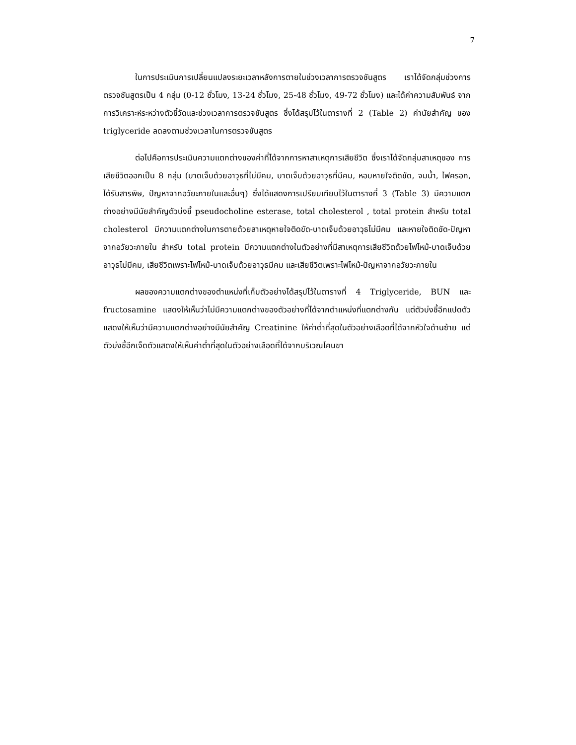7
ในการประเมินการเปลี่ยนแปลงระยะเวลาหลังการตายในช่วงเวลาการตรวจชันสูตร เราได้จัดกลุ่มช่วงการตรวจชันสูตรเป็น 4 กลุ่ม (0-12 ชั่วโมง, 13-24 ชั่วโมง, 25-48 ชั่วโมง, 49-72 ชั่วโมง) และได้ค่าความสัมพันธ์ จากการวิเคราะห์ระหว่างตัวชี้วัดและช่วงเวลาการตรวจชันสูตร ซึ่งได้สรุปไว้ในตารางที่ 2 (Table 2) ค่านัยสำคัญ ของ triglyceride ลดลงตามช่วงเวลาในการตรวจชันสูตร
ต่อไปคือการประเมินความแตกต่างของค่าที่ได้จากการหาสาเหตุการเสียชีวิต ซึ่งเราได้จัดกลุ่มสาเหตุของ การเสียชีวิตออกเป็น 8 กลุ่ม (บาดเจ็บด้วยอาวุธที่ไม่มีคม, บาดเจ็บด้วยอาวุธที่มีคม, หอบหายใจติดขัด, จมน้ำ, ไฟครอก, ได้รับสารพิษ, ปัญหาจากอวัยะภายในและอื่นๆ) ซึ่งได้แสดงการเปรียบเทียบไว้ในตารางที่ 3 (Table 3) มีความแตกต่างอย่างมีนัยสำคัญตัวบ่งชี้ pseudocholine esterase, total cholesterol , total protein สำหรับ total cholesterol มีความแตกต่างในการตายด้วยสาเหตุหายใจติดขัด-บาดเจ็บด้วยอาวุธไม่มีคม และหายใจติดขัด-ปัญหาจากอวัยวะภายใน สำหรับ total protein มีความแตกต่างในตัวอย่างที่มีสาเหตุการเสียชีวิตด้วยไฟไหม้-บาดเจ็บด้วยอาวุธไม่มีคม, เสียชีวิตเพราะไฟไหม้-บาดเจ็บด้วยอาวุธมีคม และเสียชีวิตเพราะไฟไหม้-ปัญหาจากอวัยวะภายใน
ผลของความแตกต่างของตำแหน่งที่เก็บตัวอย่างได้สรุปไว้ในตารางที่ 4 Triglyceride, BUN และ fructosamine แสดงให้เห็นว่าไม่มีความแตกต่างของตัวอย่างที่ได้จากตำแหน่งที่แตกต่างกัน แต่ตัวบ่งชี้อีกแปดตัวแสดงให้เห็นว่ามีความแตกต่างอย่างมีนัยสำคัญ Creatinine ให้ค่าต่ำที่สุดในตัวอย่างเลือดที่ได้จากหัวใจด้านซ้าย แต่ตัวบ่งชี้อีกเจ็ดตัวแสดงให้เห็นค่าต่ำที่สุดในตัวอย่างเลือดที่ได้จากบริเวณโคนขา